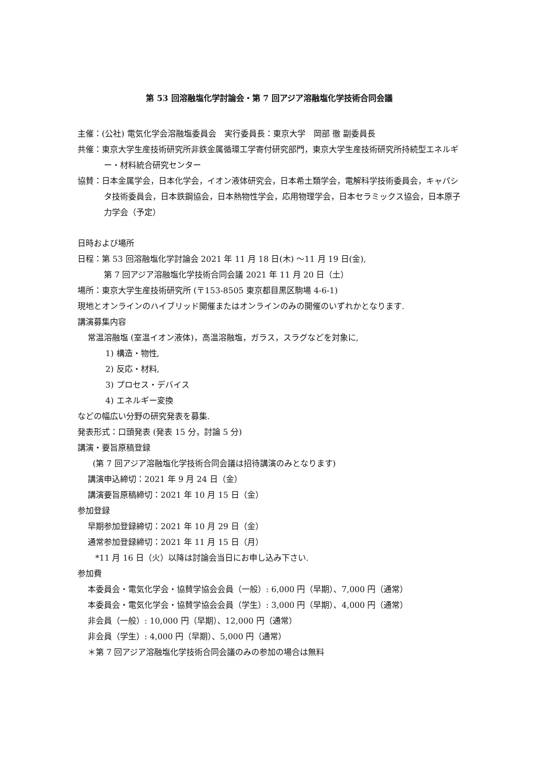第 53 回溶融塩化学討論会・第 7 回アジア溶融塩化学技術合同会議
主催：(公社) 電気化学会溶融塩委員会　実行委員長：東京大学　岡部 徹 副委員長
共催：東京大学生産技術研究所非鉄金属循環工学寄付研究部門，東京大学生産技術研究所持続型エネルギー・材料統合研究センター
協賛：日本金属学会，日本化学会，イオン液体研究会，日本希土類学会，電解科学技術委員会，キャパシタ技術委員会，日本鉄鋼協会，日本熱物性学会，応用物理学会，日本セラミックス協会，日本原子力学会（予定）
日時および場所
日程：第 53 回溶融塩化学討論会 2021 年 11 月 18 日(木) ～11 月 19 日(金),
第 7 回アジア溶融塩化学技術合同会議 2021 年 11 月 20 日（土）
場所：東京大学生産技術研究所 (〒153-8505 東京都目黒区駒場 4-6-1)
現地とオンラインのハイブリッド開催またはオンラインのみの開催のいずれかとなります.
講演募集内容
常温溶融塩 (室温イオン液体)，高温溶融塩，ガラス，スラグなどを対象に,
1) 構造・物性,
2) 反応・材料,
3) プロセス・デバイス
4) エネルギー変換
などの幅広い分野の研究発表を募集.
発表形式：口頭発表 (発表 15 分，討論 5 分)
講演・要旨原稿登録
(第 7 回アジア溶融塩化学技術合同会議は招待講演のみとなります)
講演申込締切：2021 年 9 月 24 日（金）
講演要旨原稿締切：2021 年 10 月 15 日（金）
参加登録
早期参加登録締切：2021 年 10 月 29 日（金）
通常参加登録締切：2021 年 11 月 15 日（月）
*11 月 16 日（火）以降は討論会当日にお申し込み下さい.
参加費
本委員会・電気化学会・協賛学協会会員（一般）: 6,000 円（早期）、7,000 円（通常）
本委員会・電気化学会・協賛学協会会員（学生）: 3,000 円（早期）、4,000 円（通常）
非会員（一般）: 10,000 円（早期）、12,000 円（通常）
非会員（学生）: 4,000 円（早期）、5,000 円（通常）
＊第 7 回アジア溶融塩化学技術合同会議のみの参加の場合は無料